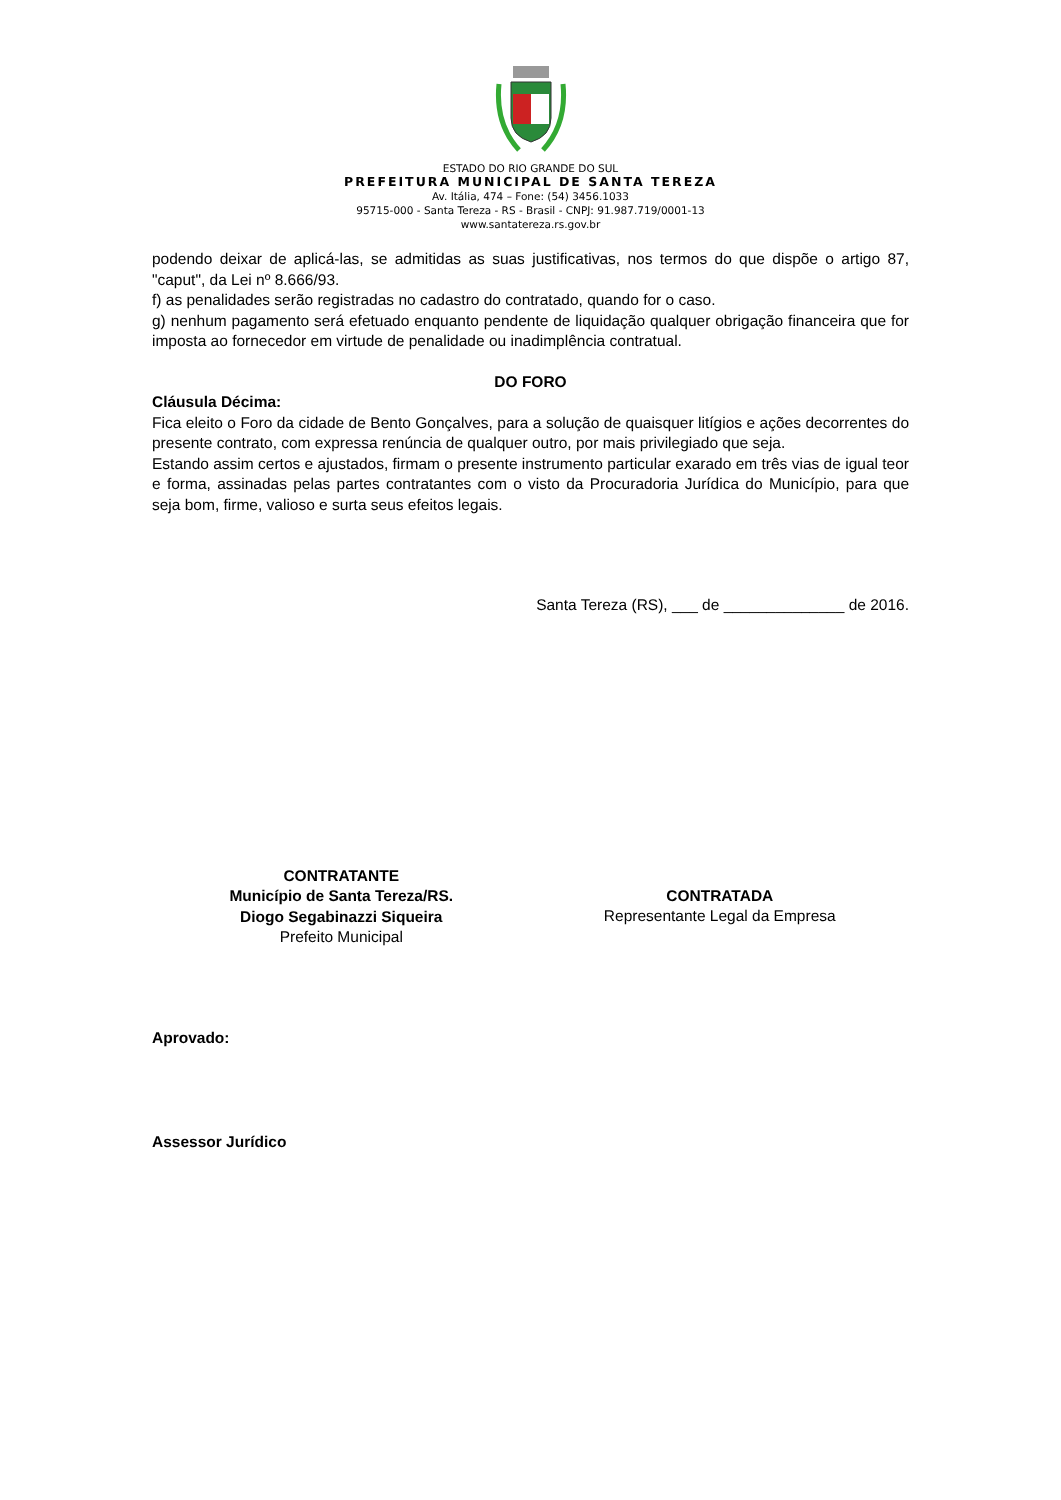ESTADO DO RIO GRANDE DO SUL
PREFEITURA MUNICIPAL DE SANTA TEREZA
Av. Itália, 474 – Fone: (54) 3456.1033
95715-000 - Santa Tereza - RS - Brasil - CNPJ: 91.987.719/0001-13
www.santatereza.rs.gov.br
podendo deixar de aplicá-las, se admitidas as suas justificativas, nos termos do que dispõe o artigo 87, "caput", da Lei nº 8.666/93.
f) as penalidades serão registradas no cadastro do contratado, quando for o caso.
g) nenhum pagamento será efetuado enquanto pendente de liquidação qualquer obrigação financeira que for imposta ao fornecedor em virtude de penalidade ou inadimplência contratual.
DO FORO
Cláusula Décima:
Fica eleito o Foro da cidade de Bento Gonçalves, para a solução de quaisquer litígios e ações decorrentes do presente contrato, com expressa renúncia de qualquer outro, por mais privilegiado que seja.
Estando assim certos e ajustados, firmam o presente instrumento particular exarado em três vias de igual teor e forma, assinadas pelas partes contratantes com o visto da Procuradoria Jurídica do Município, para que seja bom, firme, valioso e surta seus efeitos legais.
Santa Tereza (RS), ___ de ______________ de 2016.
CONTRATANTE
Município de Santa Tereza/RS.
Diogo Segabinazzi Siqueira
Prefeito Municipal
CONTRATADA
Representante Legal da Empresa
Aprovado:
Assessor Jurídico